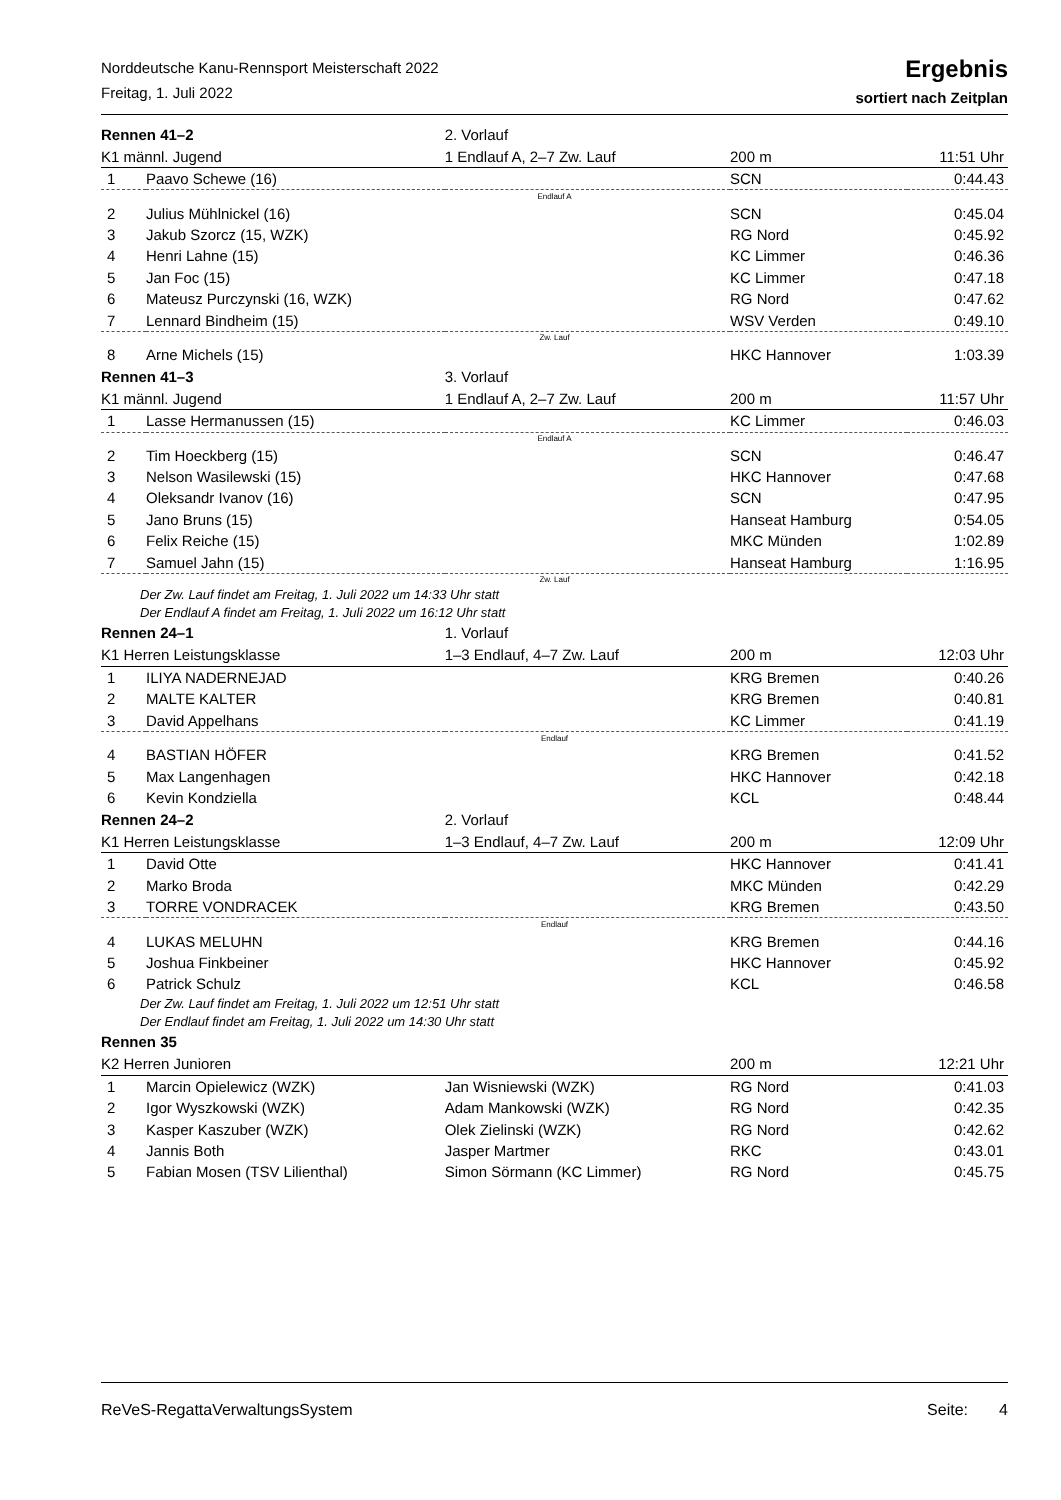Norddeutsche Kanu-Rennsport Meisterschaft 2022
Freitag, 1. Juli 2022
Ergebnis
sortiert nach Zeitplan
| Rennen 41–2 | | 2. Vorlauf | | |
| K1 männl. Jugend | | 1 Endlauf A, 2–7 Zw. Lauf | 200 m | 11:51 Uhr |
| 1 | Paavo Schewe (16) | | SCN | 0:44.43 |
| Endlauf A | | | | |
| 2 | Julius Mühlnickel (16) | | SCN | 0:45.04 |
| 3 | Jakub Szorcz (15, WZK) | | RG Nord | 0:45.92 |
| 4 | Henri Lahne (15) | | KC Limmer | 0:46.36 |
| 5 | Jan Foc (15) | | KC Limmer | 0:47.18 |
| 6 | Mateusz Purczynski (16, WZK) | | RG Nord | 0:47.62 |
| 7 | Lennard Bindheim (15) | | WSV Verden | 0:49.10 |
| Zw. Lauf | | | | |
| 8 | Arne Michels (15) | | HKC Hannover | 1:03.39 |
| Rennen 41–3 | | 3. Vorlauf | | |
| K1 männl. Jugend | | 1 Endlauf A, 2–7 Zw. Lauf | 200 m | 11:57 Uhr |
| 1 | Lasse Hermanussen (15) | | KC Limmer | 0:46.03 |
| Endlauf A | | | | |
| 2 | Tim Hoeckberg (15) | | SCN | 0:46.47 |
| 3 | Nelson Wasilewski (15) | | HKC Hannover | 0:47.68 |
| 4 | Oleksandr Ivanov (16) | | SCN | 0:47.95 |
| 5 | Jano Bruns (15) | | Hanseat Hamburg | 0:54.05 |
| 6 | Felix Reiche (15) | | MKC Münden | 1:02.89 |
| 7 | Samuel Jahn (15) | | Hanseat Hamburg | 1:16.95 |
| Zw. Lauf | | | | |
| Der Zw. Lauf findet am Freitag, 1. Juli 2022 um 14:33 Uhr statt Der Endlauf A findet am Freitag, 1. Juli 2022 um 16:12 Uhr statt | | | | |
| Rennen 24–1 | | 1. Vorlauf | | |
| K1 Herren Leistungsklasse | | 1–3 Endlauf, 4–7 Zw. Lauf | 200 m | 12:03 Uhr |
| 1 | ILIYA NADERNEJAD | | KRG Bremen | 0:40.26 |
| 2 | MALTE KALTER | | KRG Bremen | 0:40.81 |
| 3 | David Appelhans | | KC Limmer | 0:41.19 |
| Endlauf | | | | |
| 4 | BASTIAN HÖFER | | KRG Bremen | 0:41.52 |
| 5 | Max Langenhagen | | HKC Hannover | 0:42.18 |
| 6 | Kevin Kondziella | | KCL | 0:48.44 |
| Rennen 24–2 | | 2. Vorlauf | | |
| K1 Herren Leistungsklasse | | 1–3 Endlauf, 4–7 Zw. Lauf | 200 m | 12:09 Uhr |
| 1 | David Otte | | HKC Hannover | 0:41.41 |
| 2 | Marko Broda | | MKC Münden | 0:42.29 |
| 3 | TORRE VONDRACEK | | KRG Bremen | 0:43.50 |
| Endlauf | | | | |
| 4 | LUKAS MELUHN | | KRG Bremen | 0:44.16 |
| 5 | Joshua Finkbeiner | | HKC Hannover | 0:45.92 |
| 6 | Patrick Schulz | | KCL | 0:46.58 |
| Der Zw. Lauf findet am Freitag, 1. Juli 2022 um 12:51 Uhr statt Der Endlauf findet am Freitag, 1. Juli 2022 um 14:30 Uhr statt | | | | |
| Rennen 35 | | | | |
| K2 Herren Junioren | | | 200 m | 12:21 Uhr |
| 1 | Marcin Opielewicz (WZK) | Jan Wisniewski (WZK) | RG Nord | 0:41.03 |
| 2 | Igor Wyszkowski (WZK) | Adam Mankowski (WZK) | RG Nord | 0:42.35 |
| 3 | Kasper Kaszuber (WZK) | Olek Zielinski (WZK) | RG Nord | 0:42.62 |
| 4 | Jannis Both | Jasper Martmer | RKC | 0:43.01 |
| 5 | Fabian Mosen (TSV Lilienthal) | Simon Sörmann (KC Limmer) | RG Nord | 0:45.75 |
ReVeS-RegattaVerwaltungsSystem Seite: 4